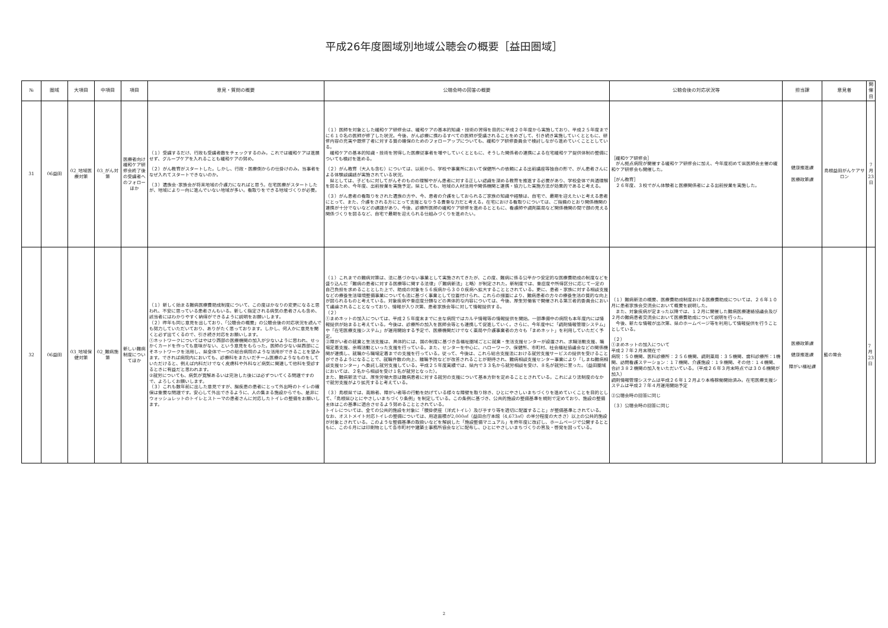平成26年度圏域別地域公聴会の概要［益田圏域］
| № | 圏域 | 大項目 | 中項目 | 項目 | 意見・質問の概要 | 公聴会時の回答の概要 | 公聴会後の対応状況等 | 担当課 | 意見者 | 開催日 |
| --- | --- | --- | --- | --- | --- | --- | --- | --- | --- | --- |
| 31 | 06益田 | 02_地域医療対策 | 03_がん対策 | 医療者向け緩和ケア研修会終了後の受講者へのフォローほか | （１）受講するだけ、行政も受講者数をチェックするのみ。これでは緩和ケアは進展せず、グループケアを入れることも緩和ケアの努め。 （２）がん教育がスタートした。しかし、行政・医療側からの仕掛けのみ。当事者をなぜ入れてスタートできないのか。 （３）遺族会･家族会が将来地域の介護力になればと思う。在宅医療がスタートしたが、地域により一向に進んでいない地域が多い。看取りをできる地域づくりが必要。 | （１）医師を対象とした緩和ケア研修会は、緩和ケアの基本的知識・技術の習得を目的に平成２０年度から実施しており、平成２５年度までに６１０名の医師が修了した状況。今後、がん診療に携わるすべての医師が受講されることをめざして、引き続き実施していくとともに、研修内容の充実や既修了者に対する質の確保のためのフォローアップについても、緩和ケア研修委員会で検討しながら進めていくこととしている。 緩和ケアの基本的知識・技術を習得した医療従事者を増やしていくとともに、そうした関係者の連携による在宅緩和ケア提供体制の整備についても検討を進める。 （２）がん教育（大人も含む）については、以前から、学校や事業所において保健所への依頼による出前講座等独自の形で、がん患者さんによる体験談講話が実施されている状況。 県としては、子どもに対してがんそのものの理解やがん患者に対する正しい認識を深める教育を推進する必要があり、学校全体で共通理解を図るため、今年度、出前授業を実施予定。県としても、地域の人材活用や関係機関と連携・協力した実施方法が効果的であると考える。 （３）がん患者の看取りをされた遺族の方や、今、患者の介護をしておられるご家族の知識や経験は、自宅で、最期を迎えたいと考える患者にとって、また、介護をされる方にとって支援となりうる貴重な力だと考える。在宅における看取りについては、ご指摘のとおり関係機関の連携が十分でないなどの課題があり、今後、診療所医師の緩和ケア研修を進めるとともに、看護師や調剤薬局など関係機関の間で顔の見える関係づくりを図るなど、自宅で最期を迎えられる仕組みづくりを進めたい。 | ［緩和ケア研修会］ がん拠点病院が開催する緩和ケア研修会に加え、今年度初めて県医師会主催の緩和ケア研修会も開催した。 ［がん教育］ ２６年度、３校でがん体験者と医療関係者による出前授業を実施した。 | 健康推進課 医療政策課 | 島根益田がんケアサロン | 7月23日 |
| 32 | 06益田 | 03_地域保健対策 | 02_難病施策 | 新しい難病制度についてほか | （１）新しく始まる難病医療費助成制度について、この度はかなりの変更になると思われ、不安に思っている患者さんもいる。新しく指定される病気の患者さんも含め、該当者にはわかりやすく納得ができるように説明をお願いします。 （２）昨年も同じ意見を出しており、「公聴会の概要」の公聴会後の対応状況を読んでも努力していただいており、ありがたく思っております。しかし、何人かに意見を聞くと必ず出てくるので、引き続き対応をお願いします。 ①ネットワークについてはやはり西部の医療機関の加入が少ないように思われ、せっかくカードを作っても意味がない、という意見をもらった。医師の少ない県西部にこそネットワークを活用し、県全体で一つの総合病院のような活用ができることを望みます。できれば病院内においても、診療科をまたいだチーム医療のようなものをしていただけると、例えば内科だけでなく皮膚科や外科など病気に関連して他科を受診するときに有益だと思われます。 ②就労についても、病気が寛解あるいは完治した後には必ずついてくる問題ですので、よろしくお願いします。 （３）これも数年前に出した意見ですが、腸疾患の患者にとって外出時のトイレの確保は重要な問題です。安心して外出できるように、人の集まる施設からでも、是非にウォッシュレットのトイレとストーマの患者さんに対応したトイレの整備をお願いします。 | （１）これまでの難病対策は、法に基づかない事業として実施されてきたが、この度、難病に係る公平かつ安定的な医療費助成の制度などを盛り込んだ「難病の患者に対する医療等に関する法律」（「難病新法」と略）が制定された。新制度では、重症度や所得区分に応じて一定の自己負担を求めることとした上で、助成の対象を５６疾病から３００疾病へ拡大することとされている。更に、患者・家族に対する相談支援などの療養生活環境整備事業についても法に基づく事業として位置付けられ、これらの措置により、難病患者の方々の療養生活の質的な向上が図られるものと考えている。対象疾病や重症度分類などの具体的な内容については、今後、厚生労働省で開催される第三者的委員会において議論されることとなっており、情報が入り次第、患者家族会等に対して情報提供する。 （２） ①まめネットの加入については、平成２５年度末までに主な病院ではカルテ情報等の情報提供を開始。一部準備中の病院も本年度内には情報提供が始まると考えている。今後は、診療所の加入を医師会等とも連携して促進していく。さらに、今年度中に「調剤情報管理システム」や「在宅医療支援システム」が運用開始する予定で、医療機関だけでなく薬局や介護事業者の方々も「まめネット」を利用していただく予定。 ②障がい者の就業と生活支援は、具体的には、国の制度に基づき各福祉圏域ごとに就業・生活支援センターが設置され、求職活動支援、職場定着支援、余暇活動といった支援を行っている。また、センターを中心に、ハローワーク、保健所、市町村、社会福祉協議会などの関係機関が連携し、就職から職場定着までの支援を行っている。従って、今後は、これら総合支援法における就労支援サービスの提供を受けることができるようになることで、就職件数の向上、離職予防などが改善されることが期待され、難病相談支援センター事業により「しまね難病相談支援センター」へ委託し就労支援している。平成２５年度実績では、県内で３３名から就労相談を受け、８名が就労に至った。（益田圏域においては、２名から相談を受け１名が就労となった）。 また、難病新法では、厚生労働大臣は難病患者に対する就労の支援について基本方針を定めることとされている。これにより法制度のなかで就労支援がより拡充すると考えている。 （３）島根県では、高齢者、障がい者等の行動を妨げている様々な障壁を取り除き、ひとにやさしいまちづくりを進めていくことを目的として、「島根県ひとにやさしいまちづくり条例」を制定している。この条例に基づき、公共的施設の整備基準を規則で定めており、施設の整備主体はこの基準に適合させるよう努めることとされている。 トイレについては、全ての公共的施設を対象に「腰掛便座（洋式トイレ）及び手すり等を適切に配置すること」が整備基準とされている。なお、オストメイト対応トイレの整備については、用途面積が2,000㎡（益田合庁本館（4,673㎡）の半分程度の大きさ）以上の公共的施設が対象とされている。このような整備基準の取扱いなどを解説した「施設整備マニュアル」を昨年度に改訂し、ホームページで公開するとともに、この６月には印刷物として各市町村や建築士事務所協会などに配布し、ひとにやさしいまちづくりの普及・啓発を図っている。 | （１）難病新法の概要、医療費助成制度おける医療費助成については、２６年１０月に患者家族会交流会において概要を説明した。 また、対象疾病が定まった以降では、１２月に開催した難病医療連絡協議会及び２月の難病患者交流会において医療費助成について説明を行った。 今後、新たな情報が出次第、県のホームページ等を利用して情報提供を行うこととしている。 （２） ①まめネットの加入について 平成２７年２月末現在で 病院：５０機関、医科診療所：２５６機関、調剤薬局：３５機関、歯科診療所：1機関、訪問看護ステーション：１７機関、介護施設：１９機関、その他：１４機関、合計３８２機関の加入をいただいている。（平成２６年３月末時点では３０６機関が加入） 調剤情報管理システムは平成２６年１２月より本格稼働開始済み。在宅医療支援システムは平成２７年４月運用開始予定 ②公聴会時の回答に同じ （３）公聴会時の回答に同じ | 医療政策課 健康推進課 障がい福祉課 | 藍の葉会 | 7月23日 |
2